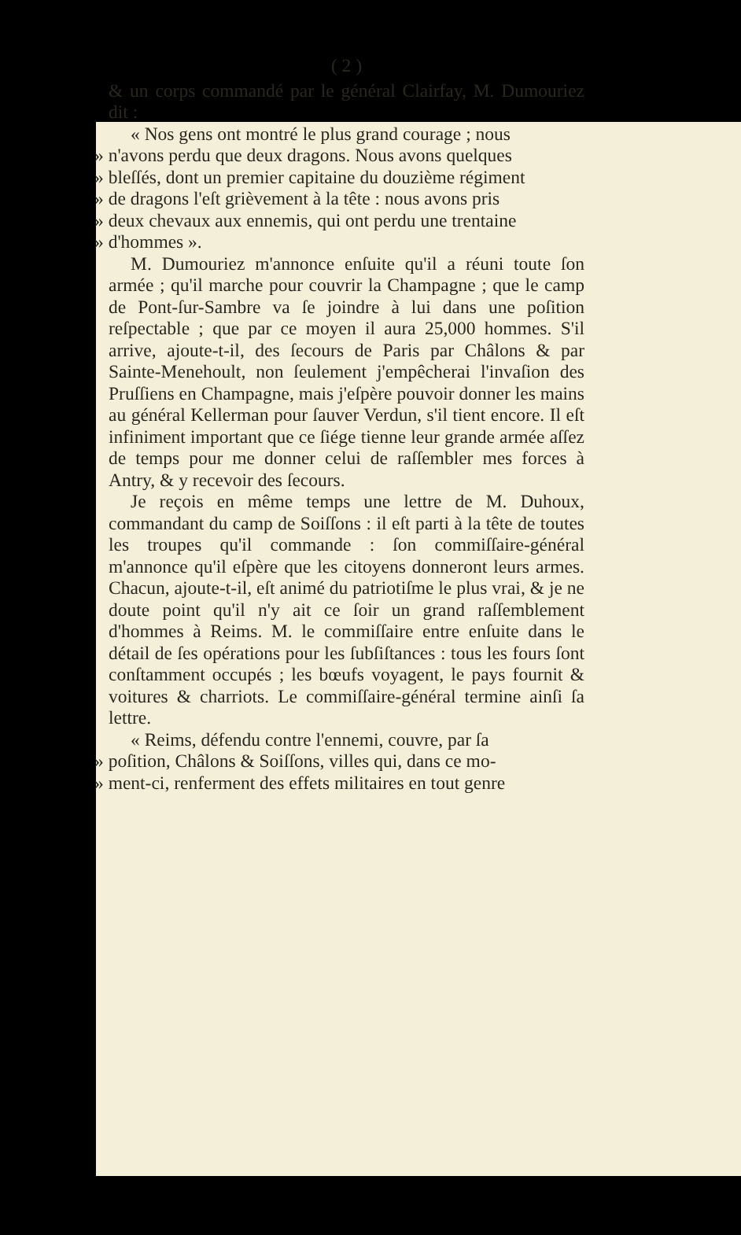( 2 )
& un corps commandé par le général Clairfay, M. Dumouriez dit :
« Nos gens ont montré le plus grand courage ; nous
» n'avons perdu que deux dragons. Nous avons quelques
» bleſſés, dont un premier capitaine du douzième régiment
» de dragons l'eſt grièvement à la tête : nous avons pris
» deux chevaux aux ennemis, qui ont perdu une trentaine
» d'hommes ».
M. Dumouriez m'annonce enſuite qu'il a réuni toute ſon armée ; qu'il marche pour couvrir la Champagne ; que le camp de Pont-ſur-Sambre va ſe joindre à lui dans une poſition reſpectable ; que par ce moyen il aura 25,000 hommes. S'il arrive, ajoute-t-il, des ſecours de Paris par Châlons & par Sainte-Menehoult, non ſeulement j'empêcherai l'invaſion des Pruſſiens en Champagne, mais j'eſpère pouvoir donner les mains au général Kellerman pour ſauver Verdun, s'il tient encore. Il eſt infiniment important que ce ſiége tienne leur grande armée aſſez de temps pour me donner celui de raſſembler mes forces à Antry, & y recevoir des ſecours.
Je reçois en même temps une lettre de M. Duhoux, commandant du camp de Soiſſons : il eſt parti à la tête de toutes les troupes qu'il commande : ſon commiſſaire-général m'annonce qu'il eſpère que les citoyens donneront leurs armes. Chacun, ajoute-t-il, eſt animé du patriotiſme le plus vrai, & je ne doute point qu'il n'y ait ce ſoir un grand raſſemblement d'hommes à Reims. M. le commiſſaire entre enſuite dans le détail de ſes opérations pour les ſubſiſtances : tous les fours ſont conſtamment occupés ; les bœufs voyagent, le pays fournit & voitures & charriots. Le commiſſaire-général termine ainſi ſa lettre.
« Reims, défendu contre l'ennemi, couvre, par ſa
» poſition, Châlons & Soiſſons, villes qui, dans ce mo-
» ment-ci, renferment des effets militaires en tout genre